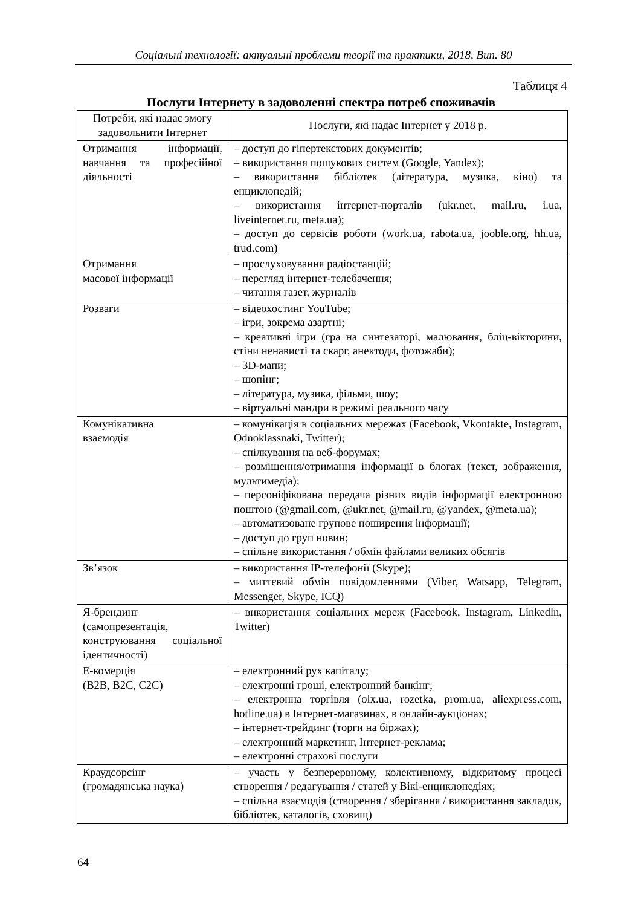Соціальні технології: актуальні проблеми теорії та практики, 2018, Вип. 80
Таблиця 4
Послуги Інтернету в задоволенні спектра потреб споживачів
| Потреби, які надає змогу задовольнити Інтернет | Послуги, які надає Інтернет у 2018 р. |
| --- | --- |
| Отримання інформації, навчання та професійної діяльності | – доступ до гіпертекстових документів; – використання пошукових систем (Google, Yandex); – використання бібліотек (література, музика, кіно) та енциклопедій; – використання інтернет-порталів (ukr.net, mail.ru, i.ua, liveinternet.ru, meta.ua); – доступ до сервісів роботи (work.ua, rabota.ua, jooble.org, hh.ua, trud.com) |
| Отримання масової інформації | – прослуховування радіостанцій; – перегляд інтернет-телебачення; – читання газет, журналів |
| Розваги | – відеохостинг YouTube; – ігри, зокрема азартні; – креативні ігри (гра на синтезаторі, малювання, бліц-вікторини, стіни ненависті та скарг, анектоди, фотожаби); – 3D-мапи; – шопінг; – література, музика, фільми, шоу; – віртуальні мандри в режимі реального часу |
| Комунікативна взаємодія | – комунікація в соціальних мережах (Facebook, Vkontakte, Instagram, Odnoklassnaki, Twitter); – спілкування на веб-форумах; – розміщення/отримання інформації в блогах (текст, зображення, мультимедіа); – персоніфікована передача різних видів інформації електронною поштою (@gmail.com, @ukr.net, @mail.ru, @yandex, @meta.ua); – автоматизоване групове поширення інформації; – доступ до груп новин; – спільне використання / обмін файлами великих обсягів |
| Зв’язок | – використання IP-телефонії (Skype); – миттєвий обмін повідомленнями (Viber, Watsapp, Telegram, Messenger, Skype, ICQ) |
| Я-брендинг (самопрезентація, конструювання соціальної ідентичності) | – використання соціальних мереж (Facebook, Instagram, Linkedln, Twitter) |
| Е-комерція (B2B, B2C, C2C) | – електронний рух капіталу; – електронні гроші, електронний банкінг; – електронна торгівля (olx.ua, rozetka, prom.ua, aliexpress.com, hotline.ua) в Інтернет-магазинах, в онлайн-аукціонах; – інтернет-трейдинг (торги на біржах); – електронний маркетинг, Інтернет-реклама; – електронні страхові послуги |
| Краудсорсінг (громадянська наука) | – участь у безперервному, колективному, відкритому процесі створення / редагування / статей у Вікі-енциклопедіях; – спільна взаємодія (створення / зберігання / використання закладок, бібліотек, каталогів, сховищ) |
64